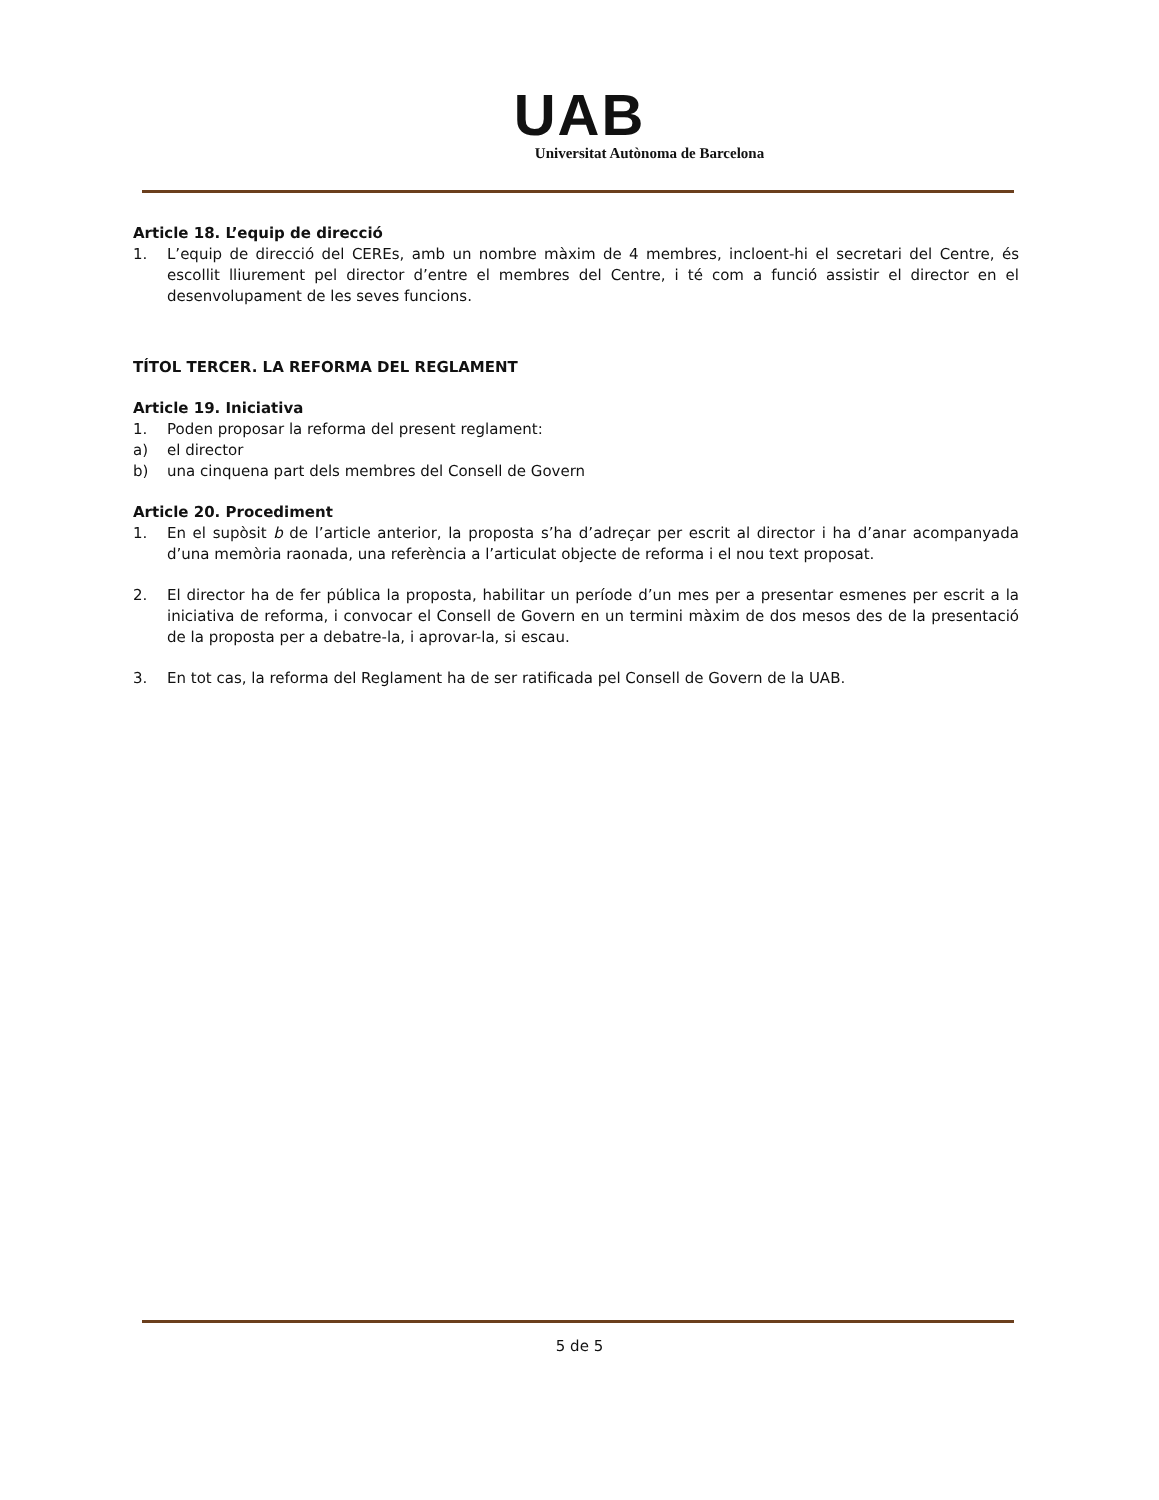UAB
Universitat Autònoma de Barcelona
Article 18. L’equip de direcció
1. L’equip de direcció del CEREs, amb un nombre màxim de 4 membres, incloent-hi el secretari del Centre, és escollit lliurement pel director d’entre el membres del Centre, i té com a funció assistir el director en el desenvolupament de les seves funcions.
TÍTOL TERCER. LA REFORMA DEL REGLAMENT
Article 19. Iniciativa
1. Poden proposar la reforma del present reglament:
a) el director
b) una cinquena part dels membres del Consell de Govern
Article 20. Procediment
1. En el supòsit b de l’article anterior, la proposta s’ha d’adreçar per escrit al director i ha d’anar acompanyada d’una memòria raonada, una referència a l’articulat objecte de reforma i el nou text proposat.
2. El director ha de fer pública la proposta, habilitar un període d’un mes per a presentar esmenes per escrit a la iniciativa de reforma, i convocar el Consell de Govern en un termini màxim de dos mesos des de la presentació de la proposta per a debatre-la, i aprovar-la, si escau.
3. En tot cas, la reforma del Reglament ha de ser ratificada pel Consell de Govern de la UAB.
5 de 5